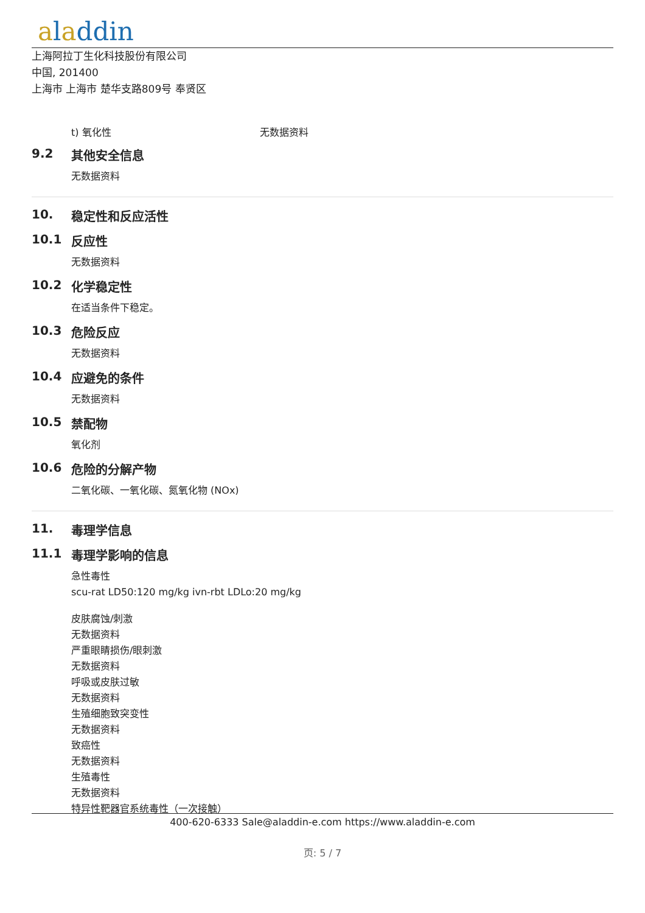aladdin
上海阿拉丁生化科技股份有限公司
中国, 201400
上海市 上海市 楚华支路809号 奉贤区
t) 氧化性 无数据资料
9.2 其他安全信息
无数据资料
10. 稳定性和反应活性
10.1 反应性
无数据资料
10.2 化学稳定性
在适当条件下稳定。
10.3 危险反应
无数据资料
10.4 应避免的条件
无数据资料
10.5 禁配物
氧化剂
10.6 危险的分解产物
二氧化碳、一氧化碳、氮氧化物 (NOx)
11. 毒理学信息
11.1 毒理学影响的信息
急性毒性
scu-rat LD50:120 mg/kg ivn-rbt LDLo:20 mg/kg
皮肤腐蚀/刺激
无数据资料
严重眼睛损伤/眼刺激
无数据资料
呼吸或皮肤过敏
无数据资料
生殖细胞致突变性
无数据资料
致癌性
无数据资料
生殖毒性
无数据资料
特异性靶器官系统毒性（一次接触）
400-620-6333 Sale@aladdin-e.com https://www.aladdin-e.com
页: 5 / 7